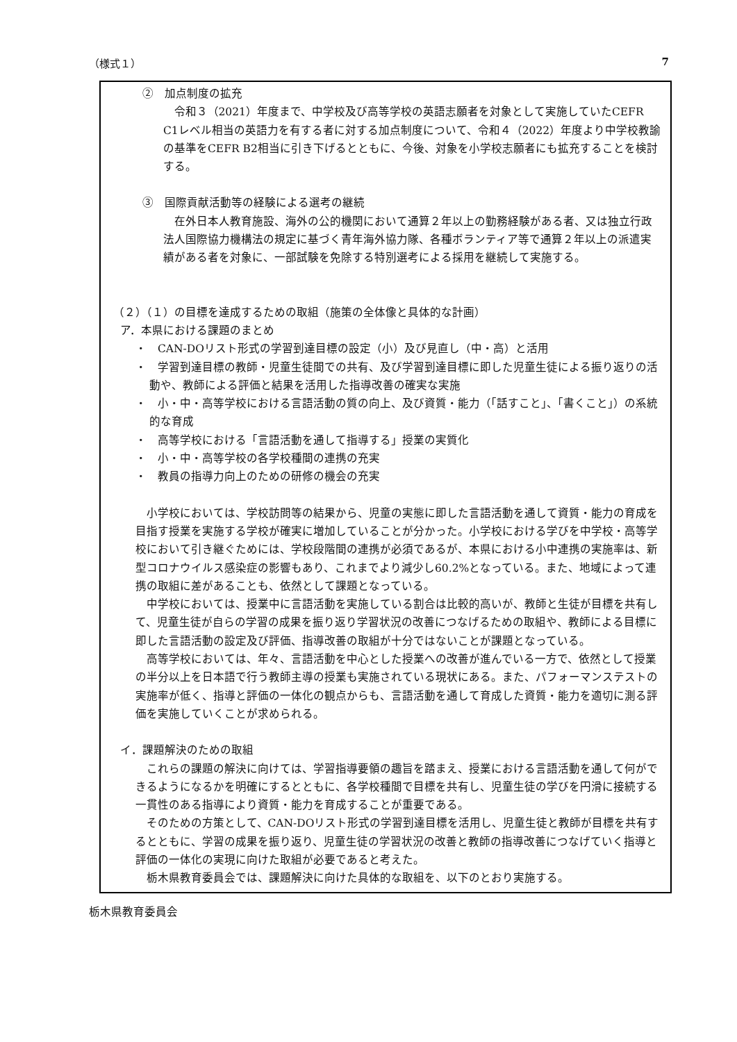（様式１） 7
②　加点制度の拡充
令和３（2021）年度まで、中学校及び高等学校の英語志願者を対象として実施していたCEFR C1レベル相当の英語力を有する者に対する加点制度について、令和４（2022）年度より中学校教諭の基準をCEFR B2相当に引き下げるとともに、今後、対象を小学校志願者にも拡充することを検討する。
③　国際貢献活動等の経験による選考の継続
在外日本人教育施設、海外の公的機関において通算２年以上の勤務経験がある者、又は独立行政法人国際協力機構法の規定に基づく青年海外協力隊、各種ボランティア等で通算２年以上の派遣実績がある者を対象に、一部試験を免除する特別選考による採用を継続して実施する。
（２）（１）の目標を達成するための取組（施策の全体像と具体的な計画）
ア．本県における課題のまとめ
・　CAN-DOリスト形式の学習到達目標の設定（小）及び見直し（中・高）と活用
・　学習到達目標の教師・児童生徒間での共有、及び学習到達目標に即した児童生徒による振り返りの活動や、教師による評価と結果を活用した指導改善の確実な実施
・　小・中・高等学校における言語活動の質の向上、及び資質・能力（「話すこと」、「書くこと」）の系統的な育成
・　高等学校における「言語活動を通して指導する」授業の実質化
・　小・中・高等学校の各学校種間の連携の充実
・　教員の指導力向上のための研修の機会の充実
小学校においては、学校訪問等の結果から、児童の実態に即した言語活動を通して資質・能力の育成を目指す授業を実施する学校が確実に増加していることが分かった。小学校における学びを中学校・高等学校において引き継ぐためには、学校段階間の連携が必須であるが、本県における小中連携の実施率は、新型コロナウイルス感染症の影響もあり、これまでより減少し60.2%となっている。また、地域によって連携の取組に差があることも、依然として課題となっている。
中学校においては、授業中に言語活動を実施している割合は比較的高いが、教師と生徒が目標を共有して、児童生徒が自らの学習の成果を振り返り学習状況の改善につなげるための取組や、教師による目標に即した言語活動の設定及び評価、指導改善の取組が十分ではないことが課題となっている。
高等学校においては、年々、言語活動を中心とした授業への改善が進んでいる一方で、依然として授業の半分以上を日本語で行う教師主導の授業も実施されている現状にある。また、パフォーマンステストの実施率が低く、指導と評価の一体化の観点からも、言語活動を通して育成した資質・能力を適切に測る評価を実施していくことが求められる。
イ．課題解決のための取組
これらの課題の解決に向けては、学習指導要領の趣旨を踏まえ、授業における言語活動を通して何ができるようになるかを明確にするとともに、各学校種間で目標を共有し、児童生徒の学びを円滑に接続する一貫性のある指導により資質・能力を育成することが重要である。
そのための方策として、CAN-DOリスト形式の学習到達目標を活用し、児童生徒と教師が目標を共有するとともに、学習の成果を振り返り、児童生徒の学習状況の改善と教師の指導改善につなげていく指導と評価の一体化の実現に向けた取組が必要であると考えた。
栃木県教育委員会では、課題解決に向けた具体的な取組を、以下のとおり実施する。
栃木県教育委員会